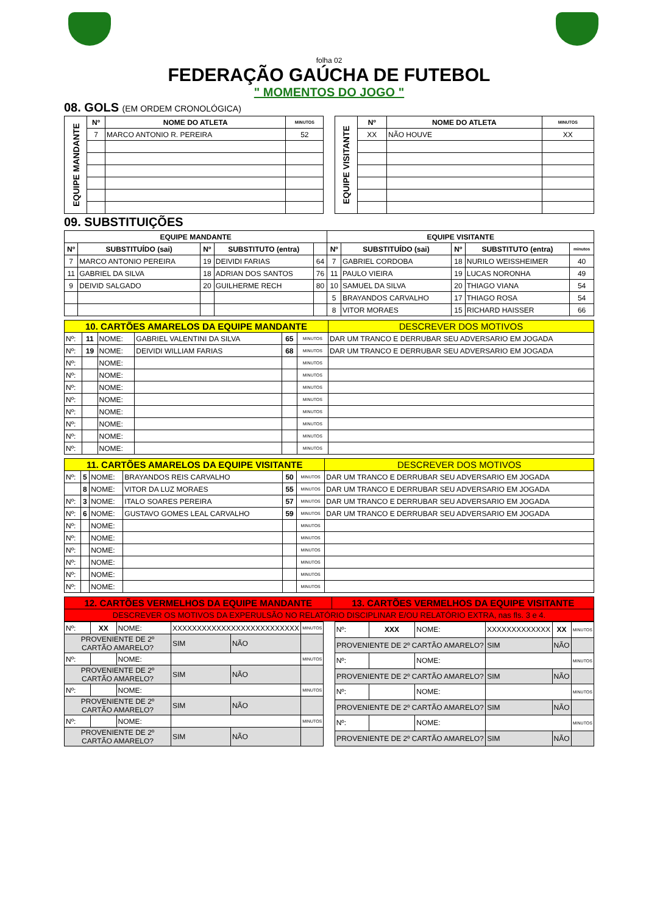folha 02
FEDERAÇÃO GAÚCHA DE FUTEBOL
" MOMENTOS DO JOGO "
08. GOLS (EM ORDEM CRONOLÓGICA)
| EQUIPE MANDANTE | Nº | NOME DO ATLETA | MINUTOS |
| | 7 | MARCO ANTONIO R. PEREIRA | 52 |
| EQUIPE VISITANTE | Nº | NOME DO ATLETA | MINUTOS |
| | XX | NÃO HOUVE | XX |
09. SUBSTITUIÇÕES
| EQUIPE MANDANTE | | | | | EQUIPE VISITANTE | | | | |
| --- | --- | --- | --- | --- | --- | --- | --- | --- | --- |
| Nº | SUBSTITUÍDO (sai) | Nº | SUBSTITUTO (entra) | | Nº | SUBSTITUÍDO (sai) | Nº | SUBSTITUTO (entra) | minutos |
| 7 | MARCO ANTONIO PEREIRA | 19 | DEIVIDI FARIAS | 64 | 7 | GABRIEL CORDOBA | 18 | NURILO WEISSHEIMER | 40 |
| 11 | GABRIEL DA SILVA | 18 | ADRIAN DOS SANTOS | 76 | 11 | PAULO VIEIRA | 19 | LUCAS NORONHA | 49 |
| 9 | DEIVID SALGADO | 20 | GUILHERME RECH | 80 | 10 | SAMUEL DA SILVA | 20 | THIAGO VIANA | 54 |
| | | | | | 5 | BRAYANDOS CARVALHO | 17 | THIAGO ROSA | 54 |
| | | | | | 8 | VITOR MORAES | 15 | RICHARD HAISSER | 66 |
| 10. CARTÕES AMARELOS DA EQUIPE MANDANTE | | | | | | DESCREVER DOS MOTIVOS |
| Nº: | 11 | NOME: | GABRIEL VALENTINI DA SILVA | 65 | MINUTOS | DAR UM TRANCO E DERRUBAR SEU ADVERSARIO EM JOGADA |
| Nº: | 19 | NOME: | DEIVIDI WILLIAM FARIAS | 68 | MINUTOS | DAR UM TRANCO E DERRUBAR SEU ADVERSARIO EM JOGADA |
| Nº: | | NOME: | | | MINUTOS | |
| Nº: | | NOME: | | | MINUTOS | |
| Nº: | | NOME: | | | MINUTOS | |
| Nº: | | NOME: | | | MINUTOS | |
| Nº: | | NOME: | | | MINUTOS | |
| Nº: | | NOME: | | | MINUTOS | |
| Nº: | | NOME: | | | MINUTOS | |
| Nº: | | NOME: | | | MINUTOS | |
| 11. CARTÕES AMARELOS DA EQUIPE VISITANTE | | | | | | DESCREVER DOS MOTIVOS |
| Nº: | 5 | NOME: | BRAYANDOS REIS CARVALHO | 50 | MINUTOS | DAR UM TRANCO E DERRUBAR SEU ADVERSARIO EM JOGADA |
| | 8 | NOME: | VITOR DA LUZ MORAES | 55 | MINUTOS | DAR UM TRANCO E DERRUBAR SEU ADVERSARIO EM JOGADA |
| Nº: | 3 | NOME: | ITALO SOARES PEREIRA | 57 | MINUTOS | DAR UM TRANCO E DERRUBAR SEU ADVERSARIO EM JOGADA |
| Nº: | 6 | NOME: | GUSTAVO GOMES LEAL CARVALHO | 59 | MINUTOS | DAR UM TRANCO E DERRUBAR SEU ADVERSARIO EM JOGADA |
| Nº: | | NOME: | | | MINUTOS | |
| Nº: | | NOME: | | | MINUTOS | |
| Nº: | | NOME: | | | MINUTOS | |
| Nº: | | NOME: | | | MINUTOS | |
| Nº: | | NOME: | | | MINUTOS | |
| Nº: | | NOME: | | | MINUTOS | |
| 12. CARTÕES VERMELHOS DA EQUIPE MANDANTE | 13. CARTÕES VERMELHOS DA EQUIPE VISITANTE |
| DESCREVER OS MOTIVOS DA EXPERULSÃO NO RELATÓRIO DISCIPLINAR E/OU RELATÓRIO EXTRA, nas fls. 3 e 4. | |
| Nº: | XX | NOME: | XXXXXXXXXXXXXXXXXXXXXXXXXX | | | MINUTOS |
| PROVENIENTE DE 2º CARTÃO AMARELO? | | | | SIM | NÃO | |
| Nº: | | NOME: | | | | MINUTOS |
| PROVENIENTE DE 2º CARTÃO AMARELO? | | | | SIM | NÃO | |
| Nº: | | NOME: | | | | MINUTOS |
| PROVENIENTE DE 2º CARTÃO AMARELO? | | | | SIM | NÃO | |
| Nº: | | NOME: | | | | MINUTOS |
| PROVENIENTE DE 2º CARTÃO AMARELO? | | | | SIM | NÃO | |
| Nº: | XXX | NOME: | XXXXXXXXXXXXX | | XX | MINUTOS |
| PROVENIENTE DE 2º CARTÃO AMARELO? | | | | SIM | NÃO | |
| Nº: | | NOME: | | | | MINUTOS |
| PROVENIENTE DE 2º CARTÃO AMARELO? | | | | SIM | NÃO | |
| Nº: | | NOME: | | | | MINUTOS |
| PROVENIENTE DE 2º CARTÃO AMARELO? | | | | SIM | NÃO | |
| Nº: | | NOME: | | | | MINUTOS |
| PROVENIENTE DE 2º CARTÃO AMARELO? | | | | SIM | NÃO | |